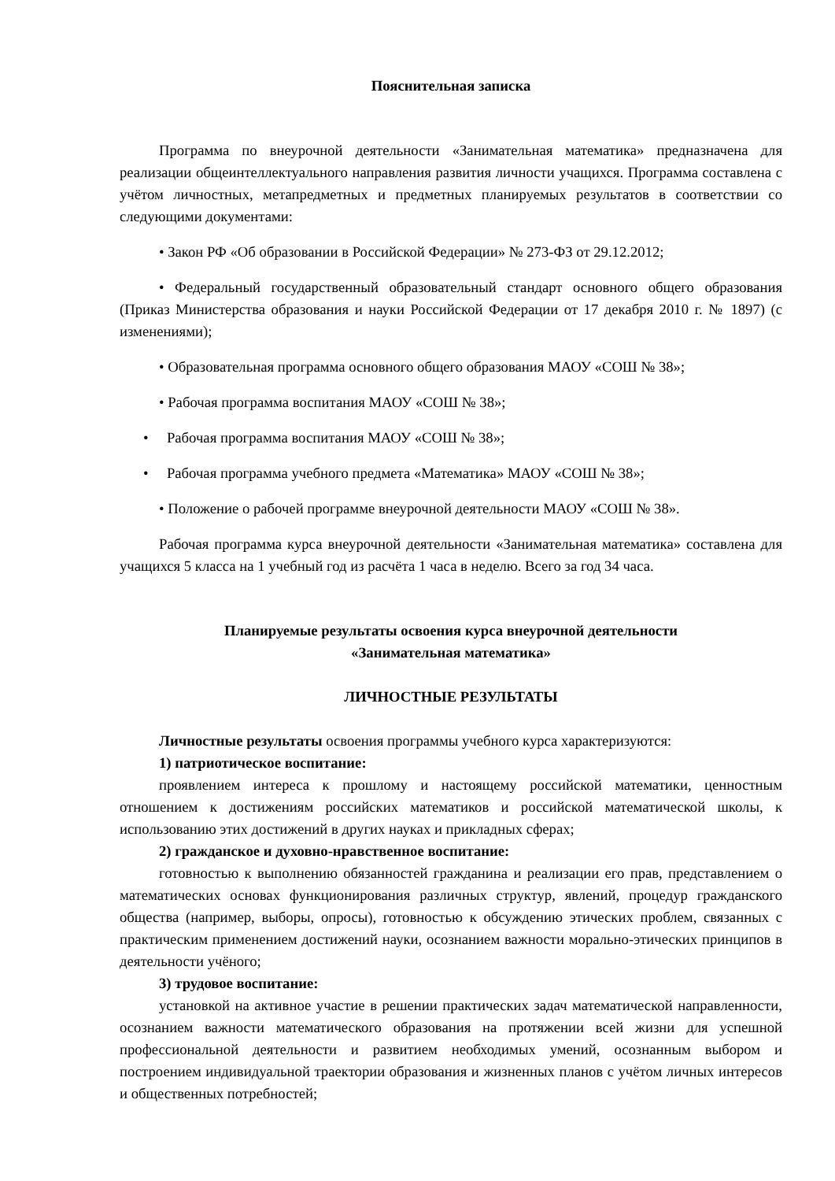Пояснительная записка
Программа по внеурочной деятельности «Занимательная математика» предназначена для реализации общеинтеллектуального направления развития личности учащихся. Программа составлена с учётом личностных, метапредметных и предметных планируемых результатов в соответствии со следующими документами:
• Закон РФ «Об образовании в Российской Федерации» № 273-ФЗ от 29.12.2012;
• Федеральный государственный образовательный стандарт основного общего образования (Приказ Министерства образования и науки Российской Федерации от 17 декабря 2010 г. № 1897) (с изменениями);
• Образовательная программа основного общего образования МАОУ «СОШ № 38»;
• Рабочая программа воспитания МАОУ «СОШ № 38»;
• Рабочая программа воспитания МАОУ «СОШ № 38»;
• Рабочая программа учебного предмета «Математика» МАОУ «СОШ № 38»;
• Положение о рабочей программе внеурочной деятельности МАОУ «СОШ № 38».
Рабочая программа курса внеурочной деятельности «Занимательная математика» составлена для учащихся 5 класса на 1 учебный год из расчёта 1 часа в неделю. Всего за год 34 часа.
Планируемые результаты освоения курса внеурочной деятельности
«Занимательная математика»
ЛИЧНОСТНЫЕ РЕЗУЛЬТАТЫ
Личностные результаты освоения программы учебного курса характеризуются:
1) патриотическое воспитание:
проявлением интереса к прошлому и настоящему российской математики, ценностным отношением к достижениям российских математиков и российской математической школы, к использованию этих достижений в других науках и прикладных сферах;
2) гражданское и духовно-нравственное воспитание:
готовностью к выполнению обязанностей гражданина и реализации его прав, представлением о математических основах функционирования различных структур, явлений, процедур гражданского общества (например, выборы, опросы), готовностью к обсуждению этических проблем, связанных с практическим применением достижений науки, осознанием важности морально-этических принципов в деятельности учёного;
3) трудовое воспитание:
установкой на активное участие в решении практических задач математической направленности, осознанием важности математического образования на протяжении всей жизни для успешной профессиональной деятельности и развитием необходимых умений, осознанным выбором и построением индивидуальной траектории образования и жизненных планов с учётом личных интересов и общественных потребностей;